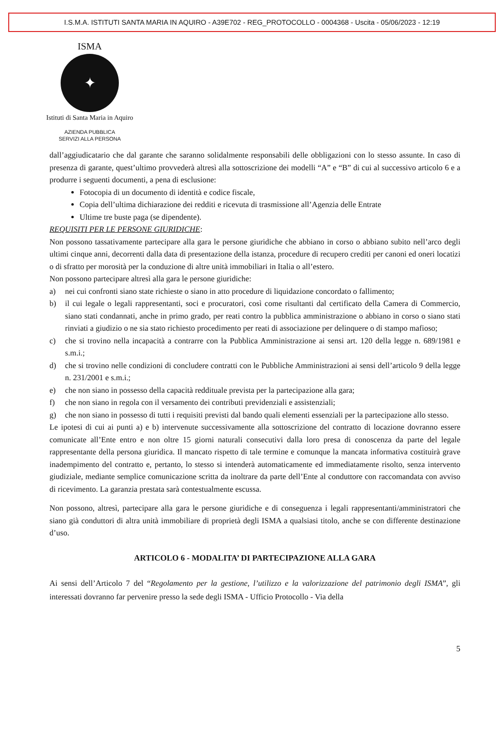I.S.M.A. ISTITUTI SANTA MARIA IN AQUIRO - A39E702 - REG_PROTOCOLLO - 0004368 - Uscita - 05/06/2023 - 12:19
ISMA
✦
Istituti di Santa Maria in Aquiro
AZIENDA PUBBLICA
SERVIZI ALLA PERSONA
dall’aggiudicatario che dal garante che saranno solidalmente responsabili delle obbligazioni con lo stesso assunte. In caso di presenza di garante, quest’ultimo provvederà altresì alla sottoscrizione dei modelli “A” e “B” di cui al successivo articolo 6 e a produrre i seguenti documenti, a pena di esclusione:
Fotocopia di un documento di identità e codice fiscale,
Copia dell’ultima dichiarazione dei redditi e ricevuta di trasmissione all’Agenzia delle Entrate
Ultime tre buste paga (se dipendente).
REQUISITI PER LE PERSONE GIURIDICHE:
Non possono tassativamente partecipare alla gara le persone giuridiche che abbiano in corso o abbiano subito nell’arco degli ultimi cinque anni, decorrenti dalla data di presentazione della istanza, procedure di recupero crediti per canoni ed oneri locatizi o di sfratto per morosità per la conduzione di altre unità immobiliari in Italia o all’estero.
Non possono partecipare altresì alla gara le persone giuridiche:
a) nei cui confronti siano state richieste o siano in atto procedure di liquidazione concordato o fallimento;
b) il cui legale o legali rappresentanti, soci e procuratori, così come risultanti dal certificato della Camera di Commercio, siano stati condannati, anche in primo grado, per reati contro la pubblica amministrazione o abbiano in corso o siano stati rinviati a giudizio o ne sia stato richiesto procedimento per reati di associazione per delinquere o di stampo mafioso;
c) che si trovino nella incapacità a contrarre con la Pubblica Amministrazione ai sensi art. 120 della legge n. 689/1981 e s.m.i.;
d) che si trovino nelle condizioni di concludere contratti con le Pubbliche Amministrazioni ai sensi dell’articolo 9 della legge n. 231/2001 e s.m.i.;
e) che non siano in possesso della capacità reddituale prevista per la partecipazione alla gara;
f) che non siano in regola con il versamento dei contributi previdenziali e assistenziali;
g) che non siano in possesso di tutti i requisiti previsti dal bando quali elementi essenziali per la partecipazione allo stesso.
Le ipotesi di cui ai punti a) e b) intervenute successivamente alla sottoscrizione del contratto di locazione dovranno essere comunicate all’Ente entro e non oltre 15 giorni naturali consecutivi dalla loro presa di conoscenza da parte del legale rappresentante della persona giuridica. Il mancato rispetto di tale termine e comunque la mancata informativa costituirà grave inadempimento del contratto e, pertanto, lo stesso si intenderà automaticamente ed immediatamente risolto, senza intervento giudiziale, mediante semplice comunicazione scritta da inoltrare da parte dell’Ente al conduttore con raccomandata con avviso di ricevimento. La garanzia prestata sarà contestualmente escussa.
Non possono, altresì, partecipare alla gara le persone giuridiche e di conseguenza i legali rappresentanti/amministratori che siano già conduttori di altra unità immobiliare di proprietà degli ISMA a qualsiasi titolo, anche se con differente destinazione d’uso.
ARTICOLO 6 - MODALITA’ DI PARTECIPAZIONE ALLA GARA
Ai sensi dell’Articolo 7 del “Regolamento per la gestione, l’utilizzo e la valorizzazione del patrimonio degli ISMA”, gli interessati dovranno far pervenire presso la sede degli ISMA - Ufficio Protocollo - Via della
5